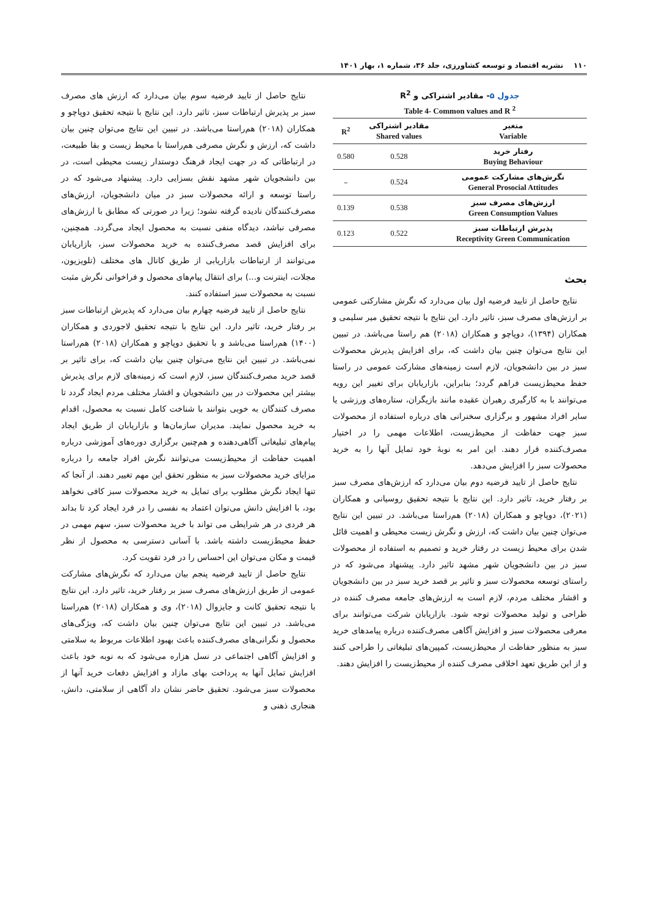۱۱۰ نشریه اقتصاد و توسعه کشاورزی، جلد ۳۶، شماره ۱، بهار ۱۴۰۱
جدول ۵- مقادیر اشتراکی و R<sup>2</sup>
Table 4- Common values and R <sup>2</sup>
| متغیر Variable | مقادیر اشتراکی Shared values | R<sup>2</sup> |
| --- | --- | --- |
| رفتار خرید Buying Behaviour | 0.528 | 0.580 |
| نگرش‌های مشارکت عمومی General Prosocial Attitudes | 0.524 | – |
| ارزش‌های مصرف سبز Green Consumption Values | 0.538 | 0.139 |
| پذیرش ارتباطات سبز Receptivity Green Communication | 0.522 | 0.123 |
بحث
نتایج حاصل از تایید فرضیه اول بیان می‌دارد که نگرش مشارکتی عمومی بر ارزش‌های مصرف سبز، تاثیر دارد. این نتایج با نتیجه تحقیق میر سلیمی و همکاران (۱۳۹۴)، دوپاچو و همکاران (۲۰۱۸) هم راستا می‌باشد. در تبیین این نتایج می‌توان چنین بیان داشت که، برای افزایش پذیرش محصولات سبز در بین دانشجویان، لازم است زمینه‌های مشارکت عمومی در راستا حفظ محیط‌زیست فراهم گردد؛ بنابراین، بازاریابان برای تغییر این رویه می‌توانند با به کارگیری رهبران عقیده مانند بازیگران، ستاره‌های ورزشی یا سایر افراد مشهور و برگزاری سخنرانی های درباره استفاده از محصولات سبز جهت حفاظت از محیط‌زیست، اطلاعات مهمی را در اختیار مصرف‌کننده قرار دهند. این امر به نوبهٔ خود تمایل آنها را به خرید محصولات سبز را افزایش می‌دهد.
نتایج حاصل از تایید فرضیه دوم بیان می‌دارد که ارزش‌های مصرف سبز بر رفتار خرید، تاثیر دارد. این نتایج با نتیجه تحقیق روسیانی و همکاران (۲۰۲۱)، دوپاچو و همکاران (۲۰۱۸) هم‌راستا می‌باشد. در تبیین این نتایج می‌توان چنین بیان داشت که، ارزش و نگرش زیست محیطی و اهمیت قائل شدن برای محیط زیست در رفتار خرید و تصمیم به استفاده از محصولات سبز در بین دانشجویان شهر مشهد تاثیر دارد. پیشنهاد می‌شود که در راستای توسعه محصولات سبز و تاثیر بر قصد خرید سبز در بین دانشجویان و اقشار مختلف مردم، لازم است به ارزش‌های جامعه مصرف کننده در طراحی و تولید محصولات توجه شود. بازاریابان شرکت می‌توانند برای معرفی محصولات سبز و افزایش آگاهی مصرف‌کننده درباره پیامدهای خرید سبز به منظور حفاظت از محیط‌زیست، کمپین‌های تبلیغاتی را طراحی کنند و از این طریق تعهد اخلاقی مصرف کننده از محیط‌زیست را افزایش دهند.
نتایج حاصل از تایید فرضیه سوم بیان می‌دارد که ارزش های مصرف سبز بر پذیرش ارتباطات سبز، تاثیر دارد. این نتایج با نتیجه تحقیق دوپاچو و همکاران (۲۰۱۸) هم‌راستا می‌باشد. در تبیین این نتایج می‌توان چنین بیان داشت که، ارزش و نگرش مصرفی هم‌راستا با محیط زیست و بقا طبیعت، در ارتباطاتی که در جهت ایجاد فرهنگ دوستدار زیست محیطی است، در بین دانشجویان شهر مشهد نقش بسزایی دارد. پیشنهاد می‌شود که در راستا توسعه و ارائه محصولات سبز در میان دانشجویان، ارزش‌های مصرف‌کنندگان نادیده گرفته نشود؛ زیرا در صورتی که مطابق با ارزش‌های مصرفی نباشد، دیدگاه منفی نسبت به محصول ایجاد می‌گردد. همچنین، برای افزایش قصد مصرف‌کننده به خرید محصولات سبز، بازاریابان می‌توانند از ارتباطات بازاریابی از طریق کانال های مختلف (تلویزیون، مجلات، اینترنت و...) برای انتقال پیام‌های محصول و فراخوانی نگرش مثبت نسبت به محصولات سبز استفاده کنند.
نتایج حاصل از تایید فرضیه چهارم بیان می‌دارد که پذیرش ارتباطات سبز بر رفتار خرید، تاثیر دارد. این نتایج با نتیجه تحقیق لاجوردی و همکاران (۱۴۰۰) هم‌راستا می‌باشد و با تحقیق دوپاچو و همکاران (۲۰۱۸) هم‌راستا نمی‌باشد. در تبیین این نتایج می‌توان چنین بیان داشت که، برای تاثیر بر قصد خرید مصرف‌کنندگان سبز، لازم است که زمینه‌های لازم برای پذیرش بیشتر این محصولات در بین دانشجویان و اقشار مختلف مردم ایجاد گردد تا مصرف کنندگان به خوبی بتوانند با شناخت کامل نسبت به محصول، اقدام به خرید محصول نمایند. مدیران سازمان‌ها و بازاریابان از طریق ایجاد پیام‌های تبلیغاتی آگاهی‌دهنده و هم‌چنین برگزاری دوره‌های آموزشی درباره اهمیت حفاظت از محیط‌زیست می‌توانند نگرش افراد جامعه را درباره مزایای خرید محصولات سبز به منظور تحقق این مهم تغییر دهند. از آنجا که تنها ایجاد نگرش مطلوب برای تمایل به خرید محصولات سبز کافی نخواهد بود، با افزایش دانش می‌توان اعتماد به نفسی را در فرد ایجاد کرد تا بداند هر فردی در هر شرایطی می تواند با خرید محصولات سبز، سهم مهمی در حفظ محیط‌زیست داشته باشد. با آسانی دسترسی به محصول از نظر قیمت و مکان می‌توان این احساس را در فرد تقویت کرد.
نتایج حاصل از تایید فرضیه پنجم بیان می‌دارد که نگرش‌های مشارکت عمومی از طریق ارزش‌های مصرف سبز بر رفتار خرید، تاثیر دارد. این نتایج با نتیجه تحقیق کانت و جایزوال (۲۰۱۸)، وی و همکاران (۲۰۱۸) هم‌راستا می‌باشد. در تبیین این نتایج می‌توان چنین بیان داشت که، ویژگی‌های محصول و نگرانی‌های مصرف‌کننده باعث بهبود اطلاعات مربوط به سلامتی و افزایش آگاهی اجتماعی در نسل هزاره می‌شود که به نوبه خود باعث افزایش تمایل آنها به پرداخت بهای مازاد و افزایش دفعات خرید آنها از محصولات سبز می‌شود. تحقیق حاضر نشان داد آگاهی از سلامتی، دانش، هنجاری ذهنی و